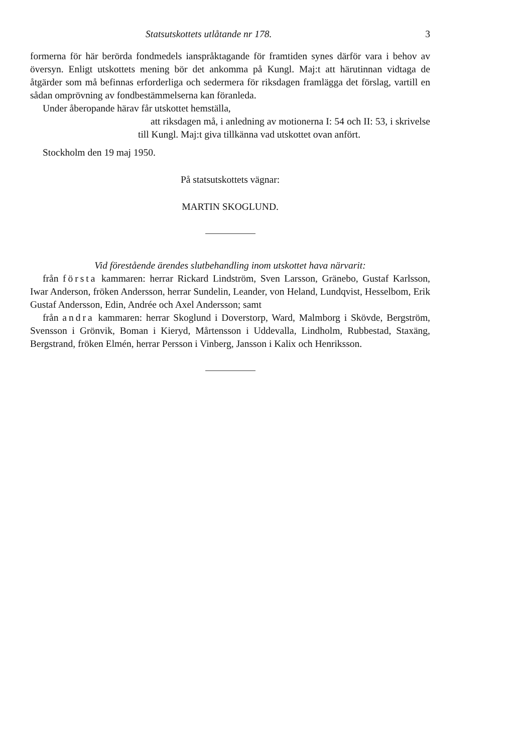Statsutskottets utlåtande nr 178. 3
formerna för här berörda fondmedels ianspråktagande för framtiden synes därför vara i behov av översyn. Enligt utskottets mening bör det ankomma på Kungl. Maj:t att härutinnan vidtaga de åtgärder som må befinnas erforderliga och sedermera för riksdagen framlägga det förslag, vartill en sådan omprövning av fondbestämmelserna kan föranleda.
Under åberopande härav får utskottet hemställa,
att riksdagen må, i anledning av motionerna I: 54 och II: 53, i skrivelse till Kungl. Maj:t giva tillkänna vad utskottet ovan anfört.
Stockholm den 19 maj 1950.
På statsutskottets vägnar:
MARTIN SKOGLUND.
Vid förestående ärendes slutbehandling inom utskottet hava närvarit:
från första kammaren: herrar Rickard Lindström, Sven Larsson, Gränebo, Gustaf Karlsson, Iwar Anderson, fröken Andersson, herrar Sundelin, Leander, von Heland, Lundqvist, Hesselbom, Erik Gustaf Andersson, Edin, Andrée och Axel Andersson; samt
från andra kammaren: herrar Skoglund i Doverstorp, Ward, Malmborg i Skövde, Bergström, Svensson i Grönvik, Boman i Kieryd, Mårtensson i Uddevalla, Lindholm, Rubbestad, Staxäng, Bergstrand, fröken Elmén, herrar Persson i Vinberg, Jansson i Kalix och Henriksson.